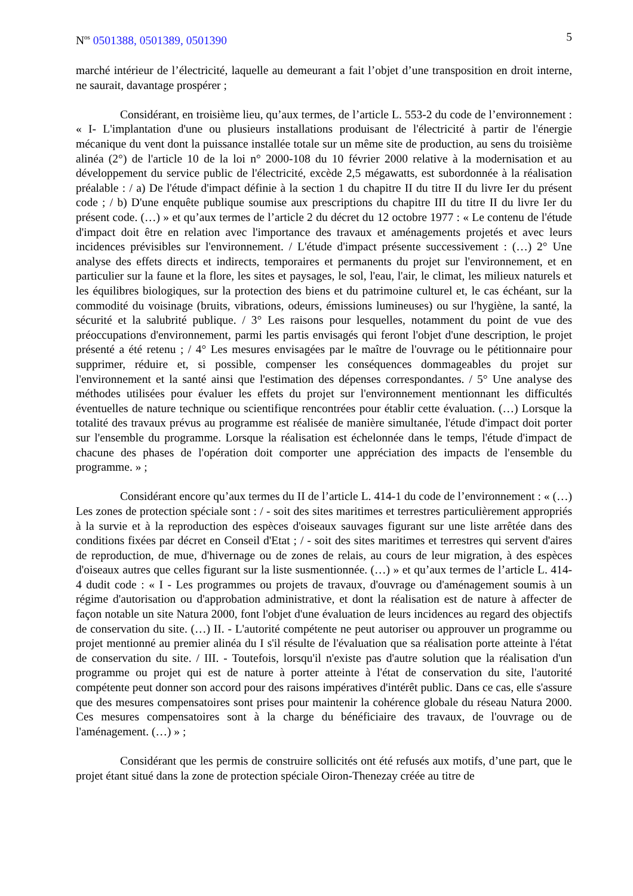N<sup>os</sup> 0501388, 0501389, 0501390 5
marché intérieur de l’électricité, laquelle au demeurant a fait l’objet d’une transposition en droit interne, ne saurait, davantage prospérer ;
Considérant, en troisième lieu, qu’aux termes, de l’article L. 553-2 du code de l’environnement : « I- L'implantation d'une ou plusieurs installations produisant de l'électricité à partir de l'énergie mécanique du vent dont la puissance installée totale sur un même site de production, au sens du troisième alinéa (2°) de l'article 10 de la loi n° 2000-108 du 10 février 2000 relative à la modernisation et au développement du service public de l'électricité, excède 2,5 mégawatts, est subordonnée à la réalisation préalable : / a) De l'étude d'impact définie à la section 1 du chapitre II du titre II du livre Ier du présent code ; / b) D'une enquête publique soumise aux prescriptions du chapitre III du titre II du livre Ier du présent code. (…) » et qu’aux termes de l’article 2 du décret du 12 octobre 1977 : « Le contenu de l'étude d'impact doit être en relation avec l'importance des travaux et aménagements projetés et avec leurs incidences prévisibles sur l'environnement. / L'étude d'impact présente successivement : (…) 2° Une analyse des effets directs et indirects, temporaires et permanents du projet sur l'environnement, et en particulier sur la faune et la flore, les sites et paysages, le sol, l'eau, l'air, le climat, les milieux naturels et les équilibres biologiques, sur la protection des biens et du patrimoine culturel et, le cas échéant, sur la commodité du voisinage (bruits, vibrations, odeurs, émissions lumineuses) ou sur l'hygiène, la santé, la sécurité et la salubrité publique. / 3° Les raisons pour lesquelles, notamment du point de vue des préoccupations d'environnement, parmi les partis envisagés qui feront l'objet d'une description, le projet présenté a été retenu ; / 4° Les mesures envisagées par le maître de l'ouvrage ou le pétitionnaire pour supprimer, réduire et, si possible, compenser les conséquences dommageables du projet sur l'environnement et la santé ainsi que l'estimation des dépenses correspondantes. / 5° Une analyse des méthodes utilisées pour évaluer les effets du projet sur l'environnement mentionnant les difficultés éventuelles de nature technique ou scientifique rencontrées pour établir cette évaluation. (…) Lorsque la totalité des travaux prévus au programme est réalisée de manière simultanée, l'étude d'impact doit porter sur l'ensemble du programme. Lorsque la réalisation est échelonnée dans le temps, l'étude d'impact de chacune des phases de l'opération doit comporter une appréciation des impacts de l'ensemble du programme. » ;
Considérant encore qu’aux termes du II de l’article L. 414-1 du code de l’environnement : « (…) Les zones de protection spéciale sont : / - soit des sites maritimes et terrestres particulièrement appropriés à la survie et à la reproduction des espèces d'oiseaux sauvages figurant sur une liste arrêtée dans des conditions fixées par décret en Conseil d'Etat ; / - soit des sites maritimes et terrestres qui servent d'aires de reproduction, de mue, d'hivernage ou de zones de relais, au cours de leur migration, à des espèces d'oiseaux autres que celles figurant sur la liste susmentionnée. (…) » et qu’aux termes de l’article L. 414-4 dudit code : « I - Les programmes ou projets de travaux, d'ouvrage ou d'aménagement soumis à un régime d'autorisation ou d'approbation administrative, et dont la réalisation est de nature à affecter de façon notable un site Natura 2000, font l'objet d'une évaluation de leurs incidences au regard des objectifs de conservation du site. (…) II. - L'autorité compétente ne peut autoriser ou approuver un programme ou projet mentionné au premier alinéa du I s'il résulte de l'évaluation que sa réalisation porte atteinte à l'état de conservation du site. / III. - Toutefois, lorsqu'il n'existe pas d'autre solution que la réalisation d'un programme ou projet qui est de nature à porter atteinte à l'état de conservation du site, l'autorité compétente peut donner son accord pour des raisons impératives d'intérêt public. Dans ce cas, elle s'assure que des mesures compensatoires sont prises pour maintenir la cohérence globale du réseau Natura 2000. Ces mesures compensatoires sont à la charge du bénéficiaire des travaux, de l'ouvrage ou de l'aménagement. (…) » ;
Considérant que les permis de construire sollicités ont été refusés aux motifs, d’une part, que le projet étant situé dans la zone de protection spéciale Oiron-Thenezay créée au titre de